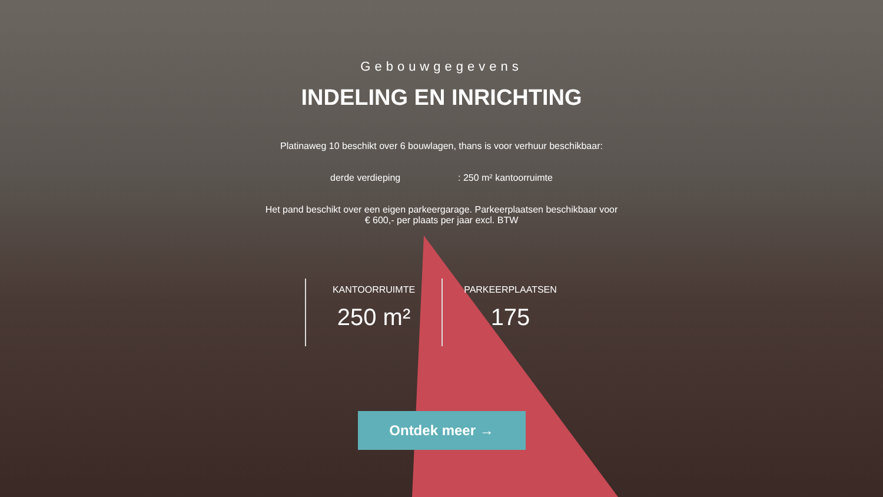Gebouwgegevens
INDELING EN INRICHTING
Platinaweg 10 beschikt over 6 bouwlagen, thans is voor verhuur beschikbaar:
derde verdieping : 250 m² kantoorruimte
Het pand beschikt over een eigen parkeergarage. Parkeerplaatsen beschikbaar voor
€ 600,- per plaats per jaar excl. BTW
KANTOORRUIMTE
250 m²
PARKEERPLAATSEN
175
Ontdek meer →